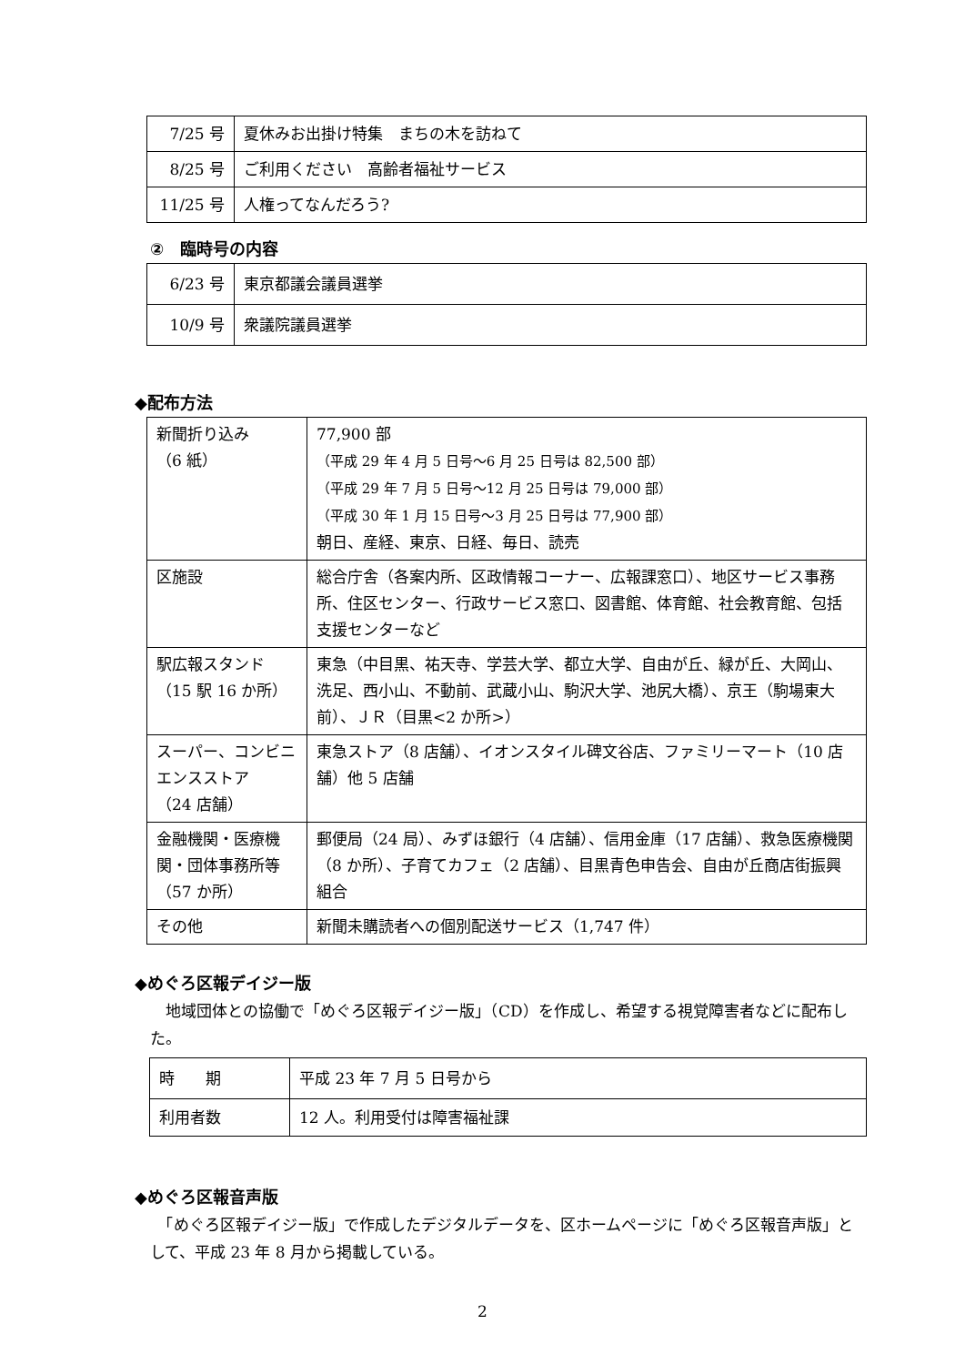| 7/25 号 | 夏休みお出掛け特集 まちの木を訪ねて |
| 8/25 号 | ご利用ください 高齢者福祉サービス |
| 11/25 号 | 人権ってなんだろう? |
②　臨時号の内容
| 6/23 号 | 東京都議会議員選挙 |
| 10/9 号 | 衆議院議員選挙 |
◆配布方法
| 新聞折り込み （6 紙） | 77,900 部 （平成 29 年 4 月 5 日号～6 月 25 日号は 82,500 部） （平成 29 年 7 月 5 日号～12 月 25 日号は 79,000 部） （平成 30 年 1 月 15 日号～3 月 25 日号は 77,900 部） 朝日、産経、東京、日経、毎日、読売 |
| 区施設 | 総合庁舎（各案内所、区政情報コーナー、広報課窓口）、地区サービス事務所、住区センター、行政サービス窓口、図書館、体育館、社会教育館、包括支援センターなど |
| 駅広報スタンド （15 駅 16 か所） | 東急（中目黒、祐天寺、学芸大学、都立大学、自由が丘、緑が丘、大岡山、洗足、西小山、不動前、武蔵小山、駒沢大学、池尻大橋）、京王（駒場東大前）、ＪＲ（目黒<2 か所>） |
| スーパー、コンビニエンスストア （24 店舗） | 東急ストア（8 店舗）、イオンスタイル碑文谷店、ファミリーマート（10 店舗）他 5 店舗 |
| 金融機関・医療機関・団体事務所等 （57 か所） | 郵便局（24 局）、みずほ銀行（4 店舗）、信用金庫（17 店舗）、救急医療機関（8 か所）、子育てカフェ（2 店舗）、目黒青色申告会、自由が丘商店街振興組合 |
| その他 | 新聞未購読者への個別配送サービス（1,747 件） |
◆めぐろ区報デイジー版
　地域団体との協働で「めぐろ区報デイジー版」（CD）を作成し、希望する視覚障害者などに配布した。
| 時 期 | 平成 23 年 7 月 5 日号から |
| 利用者数 | 12 人。利用受付は障害福祉課 |
◆めぐろ区報音声版
　「めぐろ区報デイジー版」で作成したデジタルデータを、区ホームページに「めぐろ区報音声版」として、平成 23 年 8 月から掲載している。
2